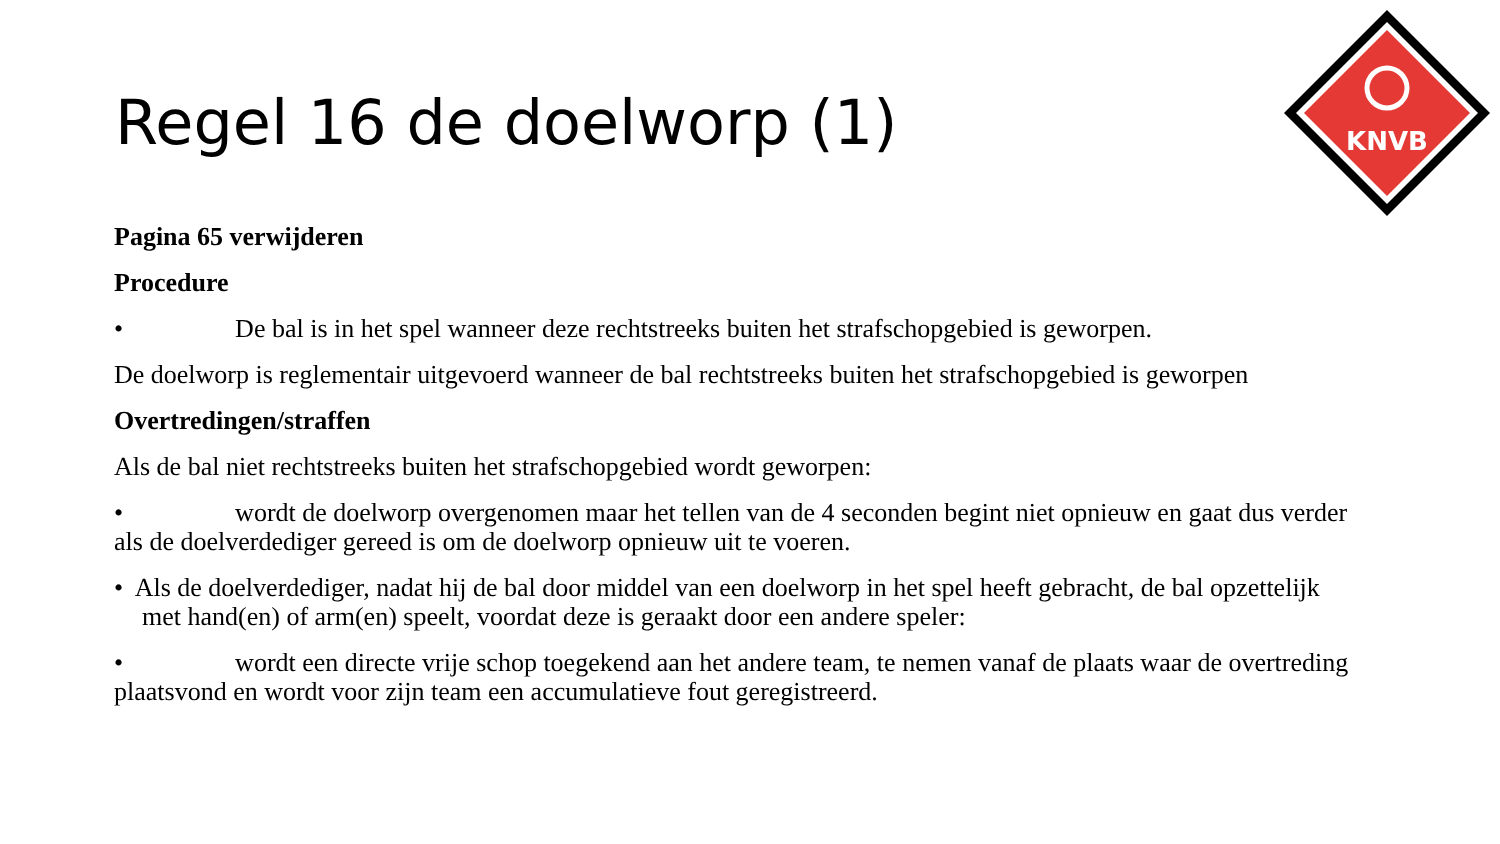KNVB
Regel 16 de doelworp (1)
Pagina 65 verwijderen
Procedure
• De bal is in het spel wanneer deze rechtstreeks buiten het strafschopgebied is geworpen.
De doelworp is reglementair uitgevoerd wanneer de bal rechtstreeks buiten het strafschopgebied is geworpen
Overtredingen/straffen
Als de bal niet rechtstreeks buiten het strafschopgebied wordt geworpen:
• wordt de doelworp overgenomen maar het tellen van de 4 seconden begint niet opnieuw en gaat dus verder als de doelverdediger gereed is om de doelworp opnieuw uit te voeren.
• Als de doelverdediger, nadat hij de bal door middel van een doelworp in het spel heeft gebracht, de bal opzettelijk met hand(en) of arm(en) speelt, voordat deze is geraakt door een andere speler:
• wordt een directe vrije schop toegekend aan het andere team, te nemen vanaf de plaats waar de overtreding plaatsvond en wordt voor zijn team een accumulatieve fout geregistreerd.